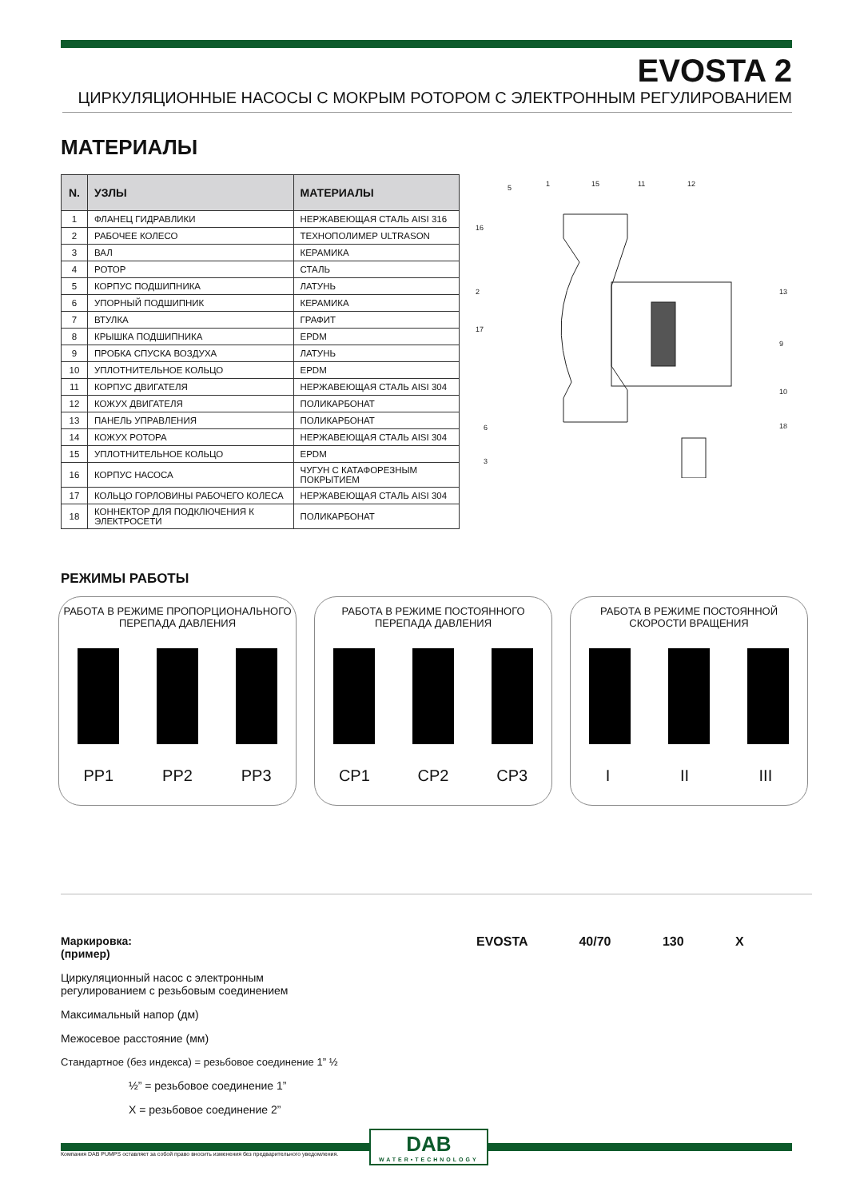EVOSTA 2
ЦИРКУЛЯЦИОННЫЕ НАСОСЫ С МОКРЫМ РОТОРОМ С ЭЛЕКТРОННЫМ РЕГУЛИРОВАНИЕМ
МАТЕРИАЛЫ
| N. | УЗЛЫ | МАТЕРИАЛЫ |
| --- | --- | --- |
| 1 | ФЛАНЕЦ ГИДРАВЛИКИ | НЕРЖАВЕЮЩАЯ СТАЛЬ AISI 316 |
| 2 | РАБОЧЕЕ КОЛЕСО | ТЕХНОПОЛИМЕР ULTRASON |
| 3 | ВАЛ | КЕРАМИКА |
| 4 | РОТОР | СТАЛЬ |
| 5 | КОРПУС ПОДШИПНИКА | ЛАТУНЬ |
| 6 | УПОРНЫЙ ПОДШИПНИК | КЕРАМИКА |
| 7 | ВТУЛКА | ГРАФИТ |
| 8 | КРЫШКА ПОДШИПНИКА | EPDM |
| 9 | ПРОБКА СПУСКА ВОЗДУХА | ЛАТУНЬ |
| 10 | УПЛОТНИТЕЛЬНОЕ КОЛЬЦО | EPDM |
| 11 | КОРПУС ДВИГАТЕЛЯ | НЕРЖАВЕЮЩАЯ СТАЛЬ AISI 304 |
| 12 | КОЖУХ ДВИГАТЕЛЯ | ПОЛИКАРБОНАТ |
| 13 | ПАНЕЛЬ УПРАВЛЕНИЯ | ПОЛИКАРБОНАТ |
| 14 | КОЖУХ РОТОРА | НЕРЖАВЕЮЩАЯ СТАЛЬ AISI 304 |
| 15 | УПЛОТНИТЕЛЬНОЕ КОЛЬЦО | EPDM |
| 16 | КОРПУС НАСОСА | ЧУГУН С КАТАФОРЕЗНЫМ ПОКРЫТИЕМ |
| 17 | КОЛЬЦО ГОРЛОВИНЫ РАБОЧЕГО КОЛЕСА | НЕРЖАВЕЮЩАЯ СТАЛЬ AISI 304 |
| 18 | КОННЕКТОР ДЛЯ ПОДКЛЮЧЕНИЯ К ЭЛЕКТРОСЕТИ | ПОЛИКАРБОНАТ |
5
1
15
11
12
16
2
17
6
3
13
9
10
18
РЕЖИМЫ РАБОТЫ
РАБОТА В РЕЖИМЕ ПРОПОРЦИОНАЛЬНОГО
ПЕРЕПАДА ДАВЛЕНИЯ
PP1 PP2 PP3
РАБОТА В РЕЖИМЕ ПОСТОЯННОГО
ПЕРЕПАДА ДАВЛЕНИЯ
CP1 CP2 CP3
РАБОТА В РЕЖИМЕ ПОСТОЯННОЙ
СКОРОСТИ ВРАЩЕНИЯ
I II III
Маркировка:
(пример)
EVOSTA 40/70 130 X
Циркуляционный насос с электронным
регулированием с резьбовым соединением
Максимальный напор (дм)
Межосевое расстояние (мм)
Стандартное (без индекса) = резьбовое соединение 1” ½
½” = резьбовое соединение 1”
X = резьбовое соединение 2”
Компания DAB PUMPS оставляет за собой право вносить изменения без предварительного уведомления.
DAB
WATER•TECHNOLOGY